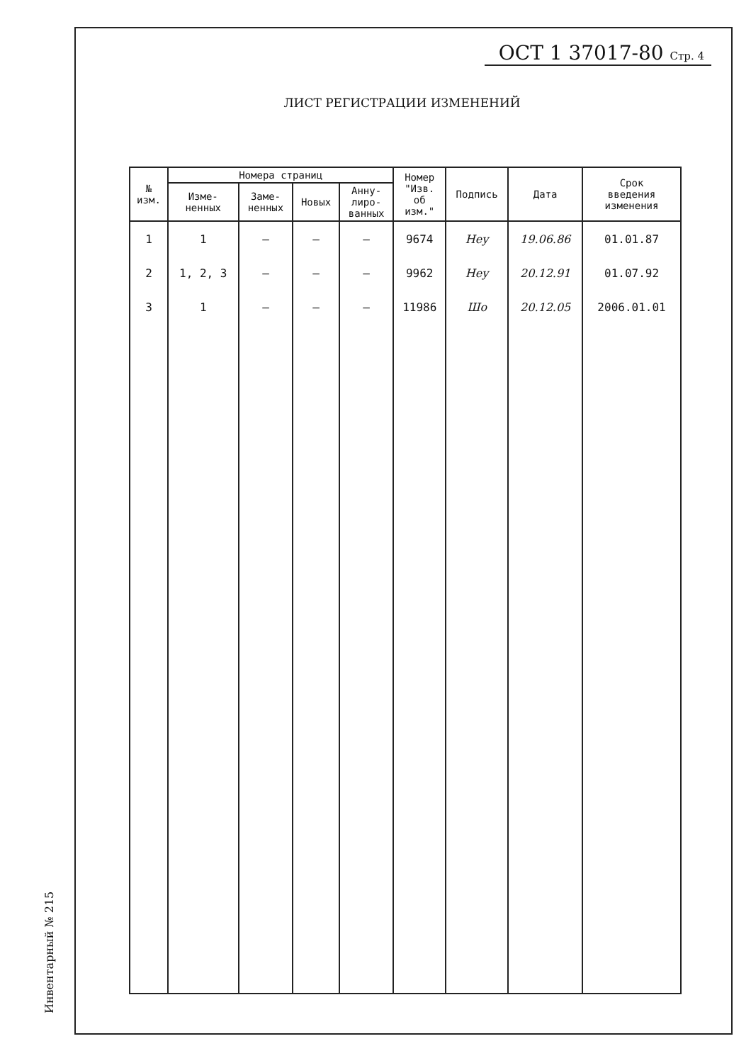ОСТ 1 37017-80 Стр. 4
ЛИСТ РЕГИСТРАЦИИ ИЗМЕНЕНИЙ
| № изм. | Номера страниц | | | | Номер "Изв. об изм." | Подпись | Дата | Срок введения изменения |
| --- | --- | --- | --- | --- | --- | --- | --- | --- |
| | Изме- ненных | Заме- ненных | Новых | Анну- лиро- ванных | | | | |
| 1 | 1 | – | – | – | 9674 | Неу | 19.06.86 | 01.01.87 |
| 2 | 1, 2, 3 | – | – | – | 9962 | Неу | 20.12.91 | 01.07.92 |
| 3 | 1 | – | – | – | 11986 | Шо | 20.12.05 | 2006.01.01 |
Инвентарный № 215